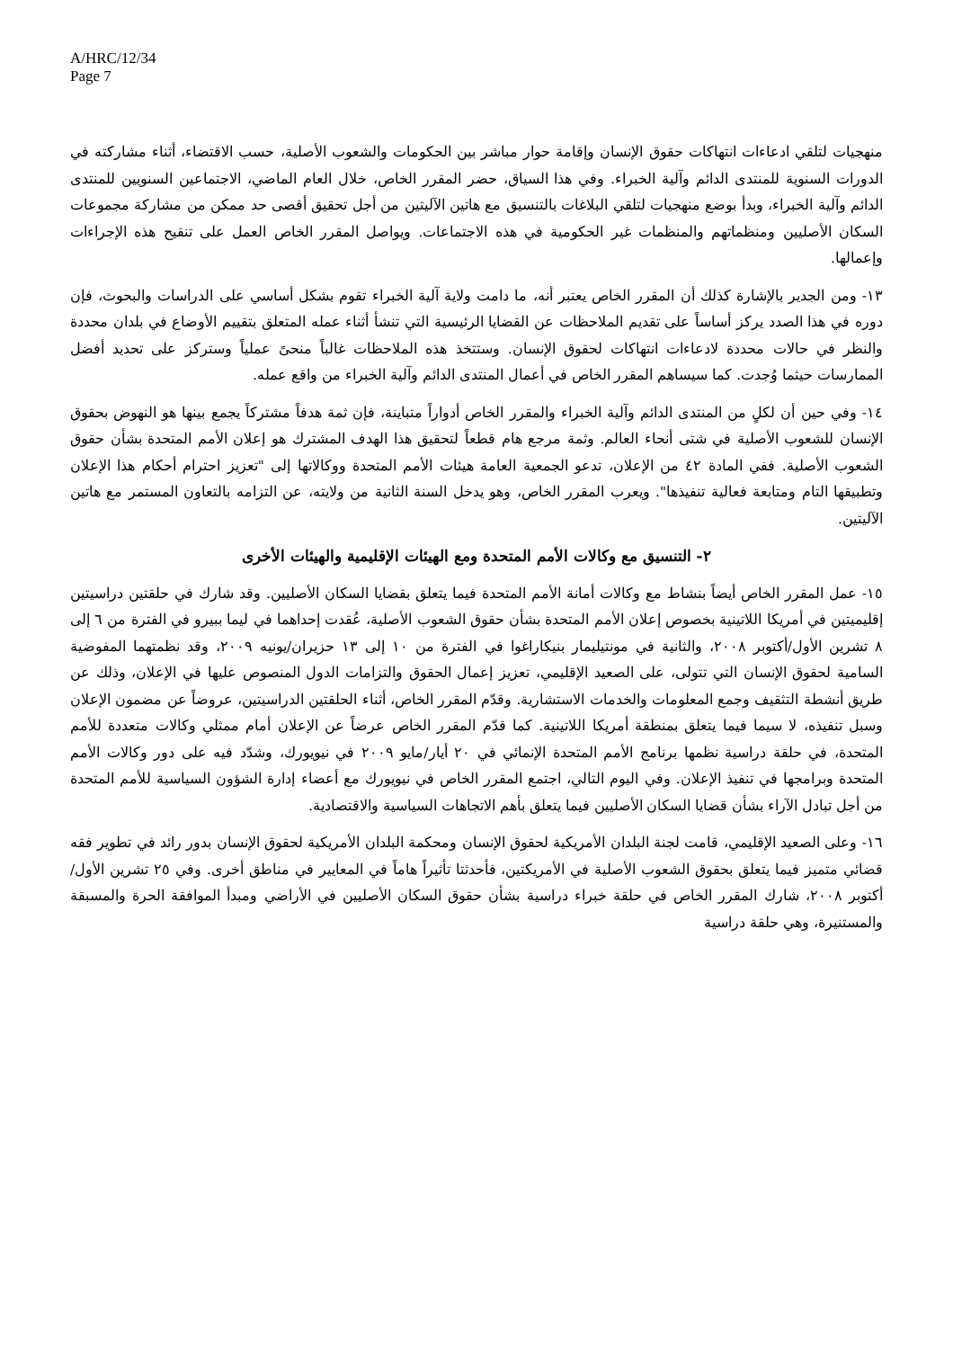A/HRC/12/34
Page 7
منهجيات لتلقي ادعاءات انتهاكات حقوق الإنسان وإقامة حوار مباشر بين الحكومات والشعوب الأصلية، حسب الاقتضاء، أثناء مشاركته في الدورات السنوية للمنتدى الدائم وآلية الخبراء. وفي هذا السياق، حضر المقرر الخاص، خلال العام الماضي، الاجتماعين السنويين للمنتدى الدائم وآلية الخبراء، وبدأ بوضع منهجيات لتلقي البلاغات بالتنسيق مع هاتين الآليتين من أجل تحقيق أقصى حد ممكن من مشاركة مجموعات السكان الأصليين ومنظماتهم والمنظمات غير الحكومية في هذه الاجتماعات. ويواصل المقرر الخاص العمل على تنقيح هذه الإجراءات وإعمالها.
١٣- ومن الجدير بالإشارة كذلك أن المقرر الخاص يعتبر أنه، ما دامت ولاية آلية الخبراء تقوم بشكل أساسي على الدراسات والبحوث، فإن دوره في هذا الصدد يركز أساساً على تقديم الملاحظات عن القضايا الرئيسية التي تنشأ أثناء عمله المتعلق بتقييم الأوضاع في بلدان محددة والنظر في حالات محددة لادعاءات انتهاكات لحقوق الإنسان. وستتخذ هذه الملاحظات غالباً منحىً عملياً وستركز على تحديد أفضل الممارسات حيثما وُجدت. كما سيساهم المقرر الخاص في أعمال المنتدى الدائم وآلية الخبراء من واقع عمله.
١٤- وفي حين أن لكلٍ من المنتدى الدائم وآلية الخبراء والمقرر الخاص أدواراً متباينة، فإن ثمة هدفاً مشتركاً يجمع بينها هو النهوض بحقوق الإنسان للشعوب الأصلية في شتى أنحاء العالم. وثمة مرجع هام قطعاً لتحقيق هذا الهدف المشترك هو إعلان الأمم المتحدة بشأن حقوق الشعوب الأصلية. ففي المادة ٤٢ من الإعلان، تدعو الجمعية العامة هيئات الأمم المتحدة ووكالاتها إلى "تعزيز احترام أحكام هذا الإعلان وتطبيقها التام ومتابعة فعالية تنفيذها". ويعرب المقرر الخاص، وهو يدخل السنة الثانية من ولايته، عن التزامه بالتعاون المستمر مع هاتين الآليتين.
٢- التنسيق مع وكالات الأمم المتحدة ومع الهيئات الإقليمية والهيئات الأخرى
١٥- عمل المقرر الخاص أيضاً بنشاط مع وكالات أمانة الأمم المتحدة فيما يتعلق بقضايا السكان الأصليين. وقد شارك في حلقتين دراسيتين إقليميتين في أمريكا اللاتينية بخصوص إعلان الأمم المتحدة بشأن حقوق الشعوب الأصلية، عُقدت إحداهما في ليما ببيرو في الفترة من ٦ إلى ٨ تشرين الأول/أكتوبر ٢٠٠٨، والثانية في مونتيليمار بنيكاراغوا في الفترة من ١٠ إلى ١٣ حزيران/يونيه ٢٠٠٩، وقد نظمتهما المفوضية السامية لحقوق الإنسان التي تتولى، على الصعيد الإقليمي، تعزيز إعمال الحقوق والتزامات الدول المنصوص عليها في الإعلان، وذلك عن طريق أنشطة التثقيف وجمع المعلومات والخدمات الاستشارية. وقدّم المقرر الخاص، أثناء الحلقتين الدراسيتين، عروضاً عن مضمون الإعلان وسبل تنفيذه، لا سيما فيما يتعلق بمنطقة أمريكا اللاتينية. كما قدّم المقرر الخاص عرضاً عن الإعلان أمام ممثلي وكالات متعددة للأمم المتحدة، في حلقة دراسية نظمها برنامج الأمم المتحدة الإنمائي في ٢٠ أيار/مايو ٢٠٠٩ في نيويورك، وشدّد فيه على دور وكالات الأمم المتحدة وبرامجها في تنفيذ الإعلان. وفي اليوم التالي، اجتمع المقرر الخاص في نيويورك مع أعضاء إدارة الشؤون السياسية للأمم المتحدة من أجل تبادل الآراء بشأن قضايا السكان الأصليين فيما يتعلق بأهم الاتجاهات السياسية والاقتصادية.
١٦- وعلى الصعيد الإقليمي، قامت لجنة البلدان الأمريكية لحقوق الإنسان ومحكمة البلدان الأمريكية لحقوق الإنسان بدور رائد في تطوير فقه قضائي متميز فيما يتعلق بحقوق الشعوب الأصلية في الأمريكتين، فأحدثتا تأثيراً هاماً في المعايير في مناطق أخرى. وفي ٢٥ تشرين الأول/أكتوبر ٢٠٠٨، شارك المقرر الخاص في حلقة خبراء دراسية بشأن حقوق السكان الأصليين في الأراضي ومبدأ الموافقة الحرة والمسبقة والمستنيرة، وهي حلقة دراسية